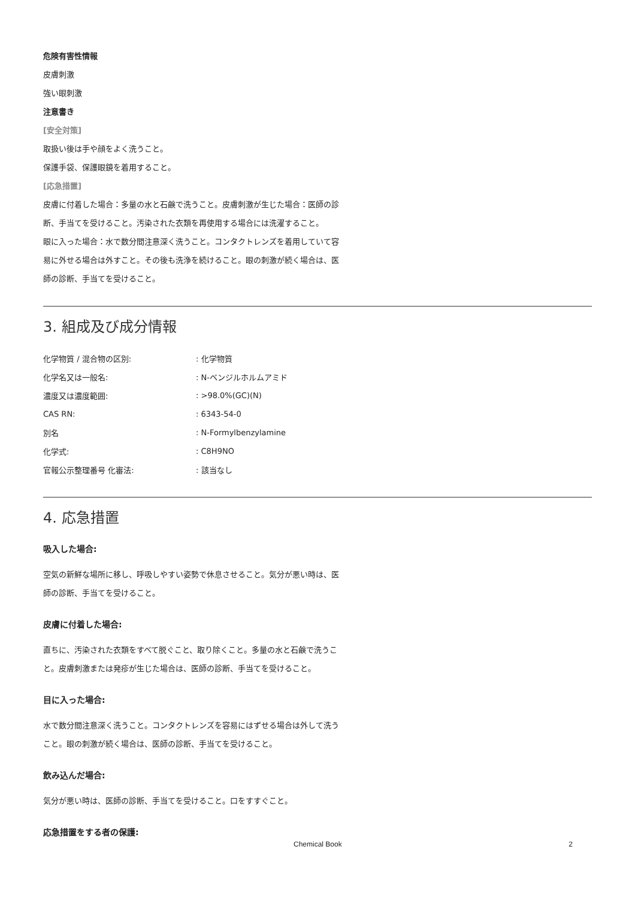危険有害性情報
皮膚刺激
強い眼刺激
注意書き
[安全対策]
取扱い後は手や顔をよく洗うこと。
保護手袋、保護眼鏡を着用すること。
[応急措置]
皮膚に付着した場合：多量の水と石鹸で洗うこと。皮膚刺激が生じた場合：医師の診断、手当てを受けること。汚染された衣類を再使用する場合には洗濯すること。
眼に入った場合：水で数分間注意深く洗うこと。コンタクトレンズを着用していて容易に外せる場合は外すこと。その後も洗浄を続けること。眼の刺激が続く場合は、医師の診断、手当てを受けること。
3. 組成及び成分情報
| 化学物質 / 混合物の区別: | : 化学物質 |
| 化学名又は一般名: | : N-ベンジルホルムアミド |
| 濃度又は濃度範囲: | : >98.0%(GC)(N) |
| CAS RN: | : 6343-54-0 |
| 別名 | : N-Formylbenzylamine |
| 化学式: | : C8H9NO |
| 官報公示整理番号 化審法: | : 該当なし |
4. 応急措置
吸入した場合:
空気の新鮮な場所に移し、呼吸しやすい姿勢で休息させること。気分が悪い時は、医師の診断、手当てを受けること。
皮膚に付着した場合:
直ちに、汚染された衣類をすべて脱ぐこと、取り除くこと。多量の水と石鹸で洗うこと。皮膚刺激または発疹が生じた場合は、医師の診断、手当てを受けること。
目に入った場合:
水で数分間注意深く洗うこと。コンタクトレンズを容易にはずせる場合は外して洗うこと。眼の刺激が続く場合は、医師の診断、手当てを受けること。
飲み込んだ場合:
気分が悪い時は、医師の診断、手当てを受けること。口をすすぐこと。
応急措置をする者の保護:
Chemical Book 2